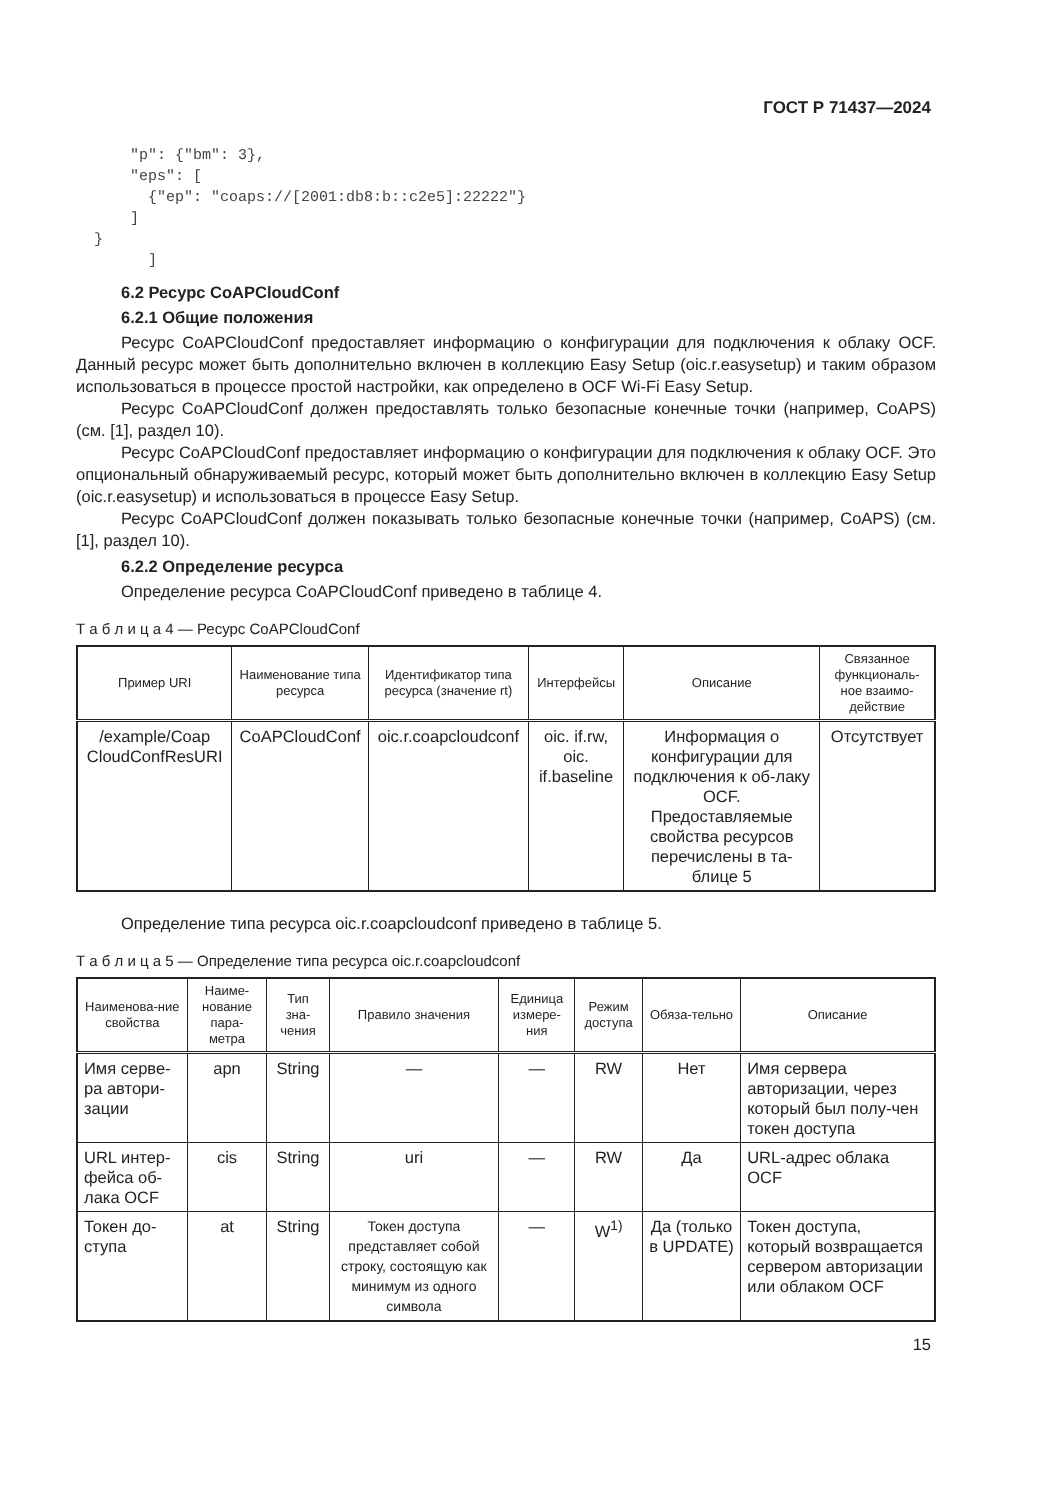ГОСТ Р 71437—2024
      "p": {"bm": 3},
      "eps": [
        {"ep": "coaps://[2001:db8:b::c2e5]:22222"}
      ]
  }
        ]
6.2 Ресурс CoAPCloudConf
6.2.1 Общие положения
Ресурс CoAPCloudConf предоставляет информацию о конфигурации для подключения к облаку OCF. Данный ресурс может быть дополнительно включен в коллекцию Easy Setup (oic.r.easysetup) и таким образом использоваться в процессе простой настройки, как определено в OCF Wi-Fi Easy Setup.
Ресурс CoAPCloudConf должен предоставлять только безопасные конечные точки (например, CoAPS) (см. [1], раздел 10).
Ресурс CoAPCloudConf предоставляет информацию о конфигурации для подключения к облаку OCF. Это опциональный обнаруживаемый ресурс, который может быть дополнительно включен в коллекцию Easy Setup (oic.r.easysetup) и использоваться в процессе Easy Setup.
Ресурс CoAPCloudConf должен показывать только безопасные конечные точки (например, CoAPS) (см. [1], раздел 10).
6.2.2 Определение ресурса
Определение ресурса CoAPCloudConf приведено в таблице 4.
Т а б л и ц а 4 — Ресурс CoAPCloudConf
| Пример URI | Наименование типа ресурса | Идентификатор типа ресурса (значение rt) | Интерфейсы | Описание | Связанное функциональ-ное взаимо-действие |
| --- | --- | --- | --- | --- | --- |
| /example/Coap CloudConfResURI | CoAPCloudConf | oic.r.coapcloudconf | oic. if.rw, oic. if.baseline | Информация о конфигурации для подключения к об-лаку OCF. Предоставляемые свойства ресурсов перечислены в та-блице 5 | Отсутствует |
Определение типа ресурса oic.r.coapcloudconf приведено в таблице 5.
Т а б л и ц а 5 — Определение типа ресурса oic.r.coapcloudconf
| Наименова-ние свойства | Наиме-нование пара-метра | Тип зна-чения | Правило значения | Единица измере-ния | Режим доступа | Обяза-тельно | Описание |
| --- | --- | --- | --- | --- | --- | --- | --- |
| Имя серве-ра автори-зации | apn | String | — | — | RW | Нет | Имя сервера авторизации, через который был полу-чен токен доступа |
| URL интер-фейса об-лака OCF | cis | String | uri | — | RW | Да | URL-адрес облака OCF |
| Токен до-ступа | at | String | Токен доступа представляет собой строку, состоящую как минимум из одного символа | — | W<sup>1)</sup> | Да (только в UPDATE) | Токен доступа, который возвращается сервером авторизации или облаком OCF |
15